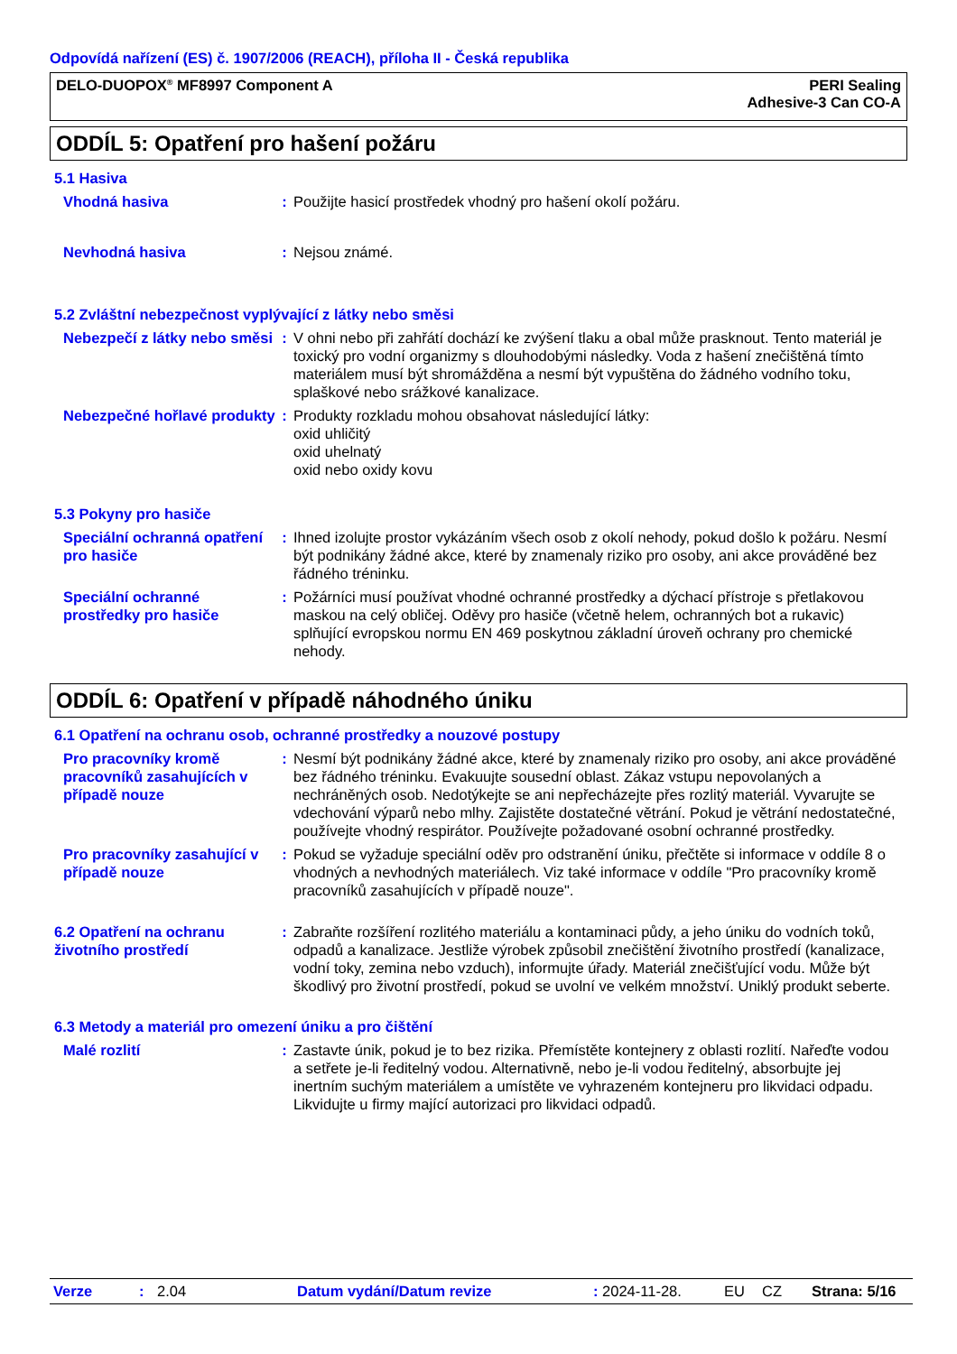Odpovídá nařízení (ES) č. 1907/2006 (REACH), příloha II - Česká republika
DELO-DUOPOX<sup>®</sup> MF8997 Component A
PERI Sealing
Adhesive-3 Can CO-A
ODDÍL 5: Opatření pro hašení požáru
5.1 Hasiva
Vhodná hasiva : Použijte hasicí prostředek vhodný pro hašení okolí požáru.
Nevhodná hasiva : Nejsou známé.
5.2 Zvláštní nebezpečnost vyplývající z látky nebo směsi
Nebezpečí z látky nebo směsi
: V ohni nebo při zahřátí dochází ke zvýšení tlaku a obal může prasknout. Tento materiál je toxický pro vodní organizmy s dlouhodobými následky. Voda z hašení znečištěná tímto materiálem musí být shromážděna a nesmí být vypuštěna do žádného vodního toku, splaškové nebo srážkové kanalizace.
Nebezpečné hořlavé produkty
: Produkty rozkladu mohou obsahovat následující látky:
oxid uhličitý
oxid uhelnatý
oxid nebo oxidy kovu
5.3 Pokyny pro hasiče
Speciální ochranná opatření pro hasiče
: Ihned izolujte prostor vykázáním všech osob z okolí nehody, pokud došlo k požáru. Nesmí být podnikány žádné akce, které by znamenaly riziko pro osoby, ani akce prováděné bez řádného tréninku.
Speciální ochranné prostředky pro hasiče
: Požárníci musí používat vhodné ochranné prostředky a dýchací přístroje s přetlakovou maskou na celý obličej. Oděvy pro hasiče (včetně helem, ochranných bot a rukavic) splňující evropskou normu EN 469 poskytnou základní úroveň ochrany pro chemické nehody.
ODDÍL 6: Opatření v případě náhodného úniku
6.1 Opatření na ochranu osob, ochranné prostředky a nouzové postupy
Pro pracovníky kromě pracovníků zasahujících v případě nouze
: Nesmí být podnikány žádné akce, které by znamenaly riziko pro osoby, ani akce prováděné bez řádného tréninku. Evakuujte sousední oblast. Zákaz vstupu nepovolaných a nechráněných osob. Nedotýkejte se ani nepřecházejte přes rozlitý materiál. Vyvarujte se vdechování výparů nebo mlhy. Zajistěte dostatečné větrání. Pokud je větrání nedostatečné, používejte vhodný respirátor. Používejte požadované osobní ochranné prostředky.
Pro pracovníky zasahující v případě nouze
: Pokud se vyžaduje speciální oděv pro odstranění úniku, přečtěte si informace v oddíle 8 o vhodných a nevhodných materiálech. Viz také informace v oddíle "Pro pracovníky kromě pracovníků zasahujících v případě nouze".
6.2 Opatření na ochranu životního prostředí
: Zabraňte rozšíření rozlitého materiálu a kontaminaci půdy, a jeho úniku do vodních toků, odpadů a kanalizace. Jestliže výrobek způsobil znečištění životního prostředí (kanalizace, vodní toky, zemina nebo vzduch), informujte úřady. Materiál znečišťující vodu. Může být škodlivý pro životní prostředí, pokud se uvolní ve velkém množství. Uniklý produkt seberte.
6.3 Metody a materiál pro omezení úniku a pro čištění
Malé rozlití : Zastavte únik, pokud je to bez rizika. Přemístěte kontejnery z oblasti rozlití. Nařeďte vodou a setřete je-li ředitelný vodou. Alternativně, nebo je-li vodou ředitelný, absorbujte jej inertním suchým materiálem a umístěte ve vyhrazeném kontejneru pro likvidaci odpadu. Likvidujte u firmy mající autorizaci pro likvidaci odpadů.
Verze: 2.04 Datum vydání/Datum revize: 2024-11-28. EU CZ Strana: 5/16